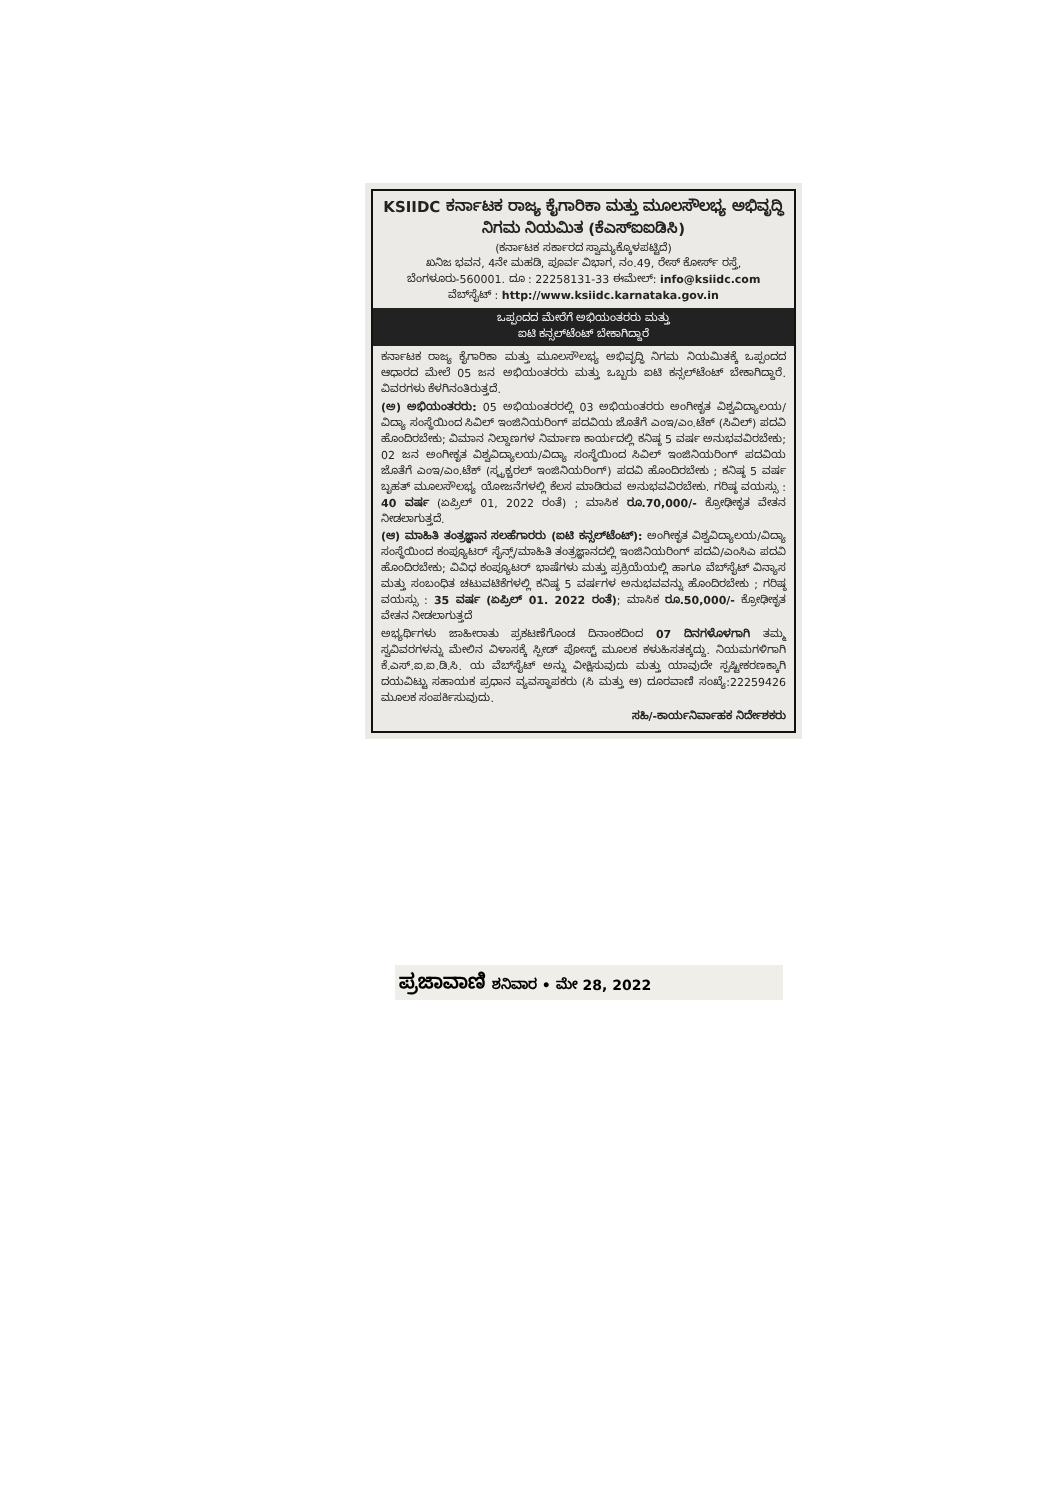KSIIDC ಕರ್ನಾಟಕ ರಾಜ್ಯ ಕೈಗಾರಿಕಾ ಮತ್ತು ಮೂಲಸೌಲಭ್ಯ ಅಭಿವೃದ್ಧಿ ನಿಗಮ ನಿಯಮಿತ (ಕೆಎಸ್‌ಐಐಡಿಸಿ)
(ಕರ್ನಾಟಕ ಸರ್ಕಾರದ ಸ್ವಾಮ್ಯಕ್ಕೊಳಪಟ್ಟಿದೆ)
ಖನಿಜ ಭವನ, 4ನೇ ಮಹಡಿ, ಪೂರ್ವ ವಿಭಾಗ, ನಂ.49, ರೇಸ್ ಕೋರ್ಸ್ ರಸ್ತೆ, ಬೆಂಗಳೂರು-560001. ದೂ : 22258131-33 ಈಮೇಲ್: info@ksiidc.com
ವೆಬ್‌ಸೈಟ್ : http://www.ksiidc.karnataka.gov.in
ಒಪ್ಪಂದದ ಮೇರೆಗೆ ಅಭಿಯಂತರರು ಮತ್ತು
ಐಟಿ ಕನ್ಸಲ್‌ಟೆಂಟ್ ಬೇಕಾಗಿದ್ದಾರೆ
ಕರ್ನಾಟಕ ರಾಜ್ಯ ಕೈಗಾರಿಕಾ ಮತ್ತು ಮೂಲಸೌಲಭ್ಯ ಅಭಿವೃದ್ಧಿ ನಿಗಮ ನಿಯಮಿತಕ್ಕೆ ಒಪ್ಪಂದದ ಆಧಾರದ ಮೇಲೆ 05 ಜನ ಅಭಿಯಂತರರು ಮತ್ತು ಒಬ್ಬರು ಐಟಿ ಕನ್ಸಲ್‌ಟೆಂಟ್ ಬೇಕಾಗಿದ್ದಾರೆ. ವಿವರಗಳು ಕೆಳಗಿನಂತಿರುತ್ತದೆ.
(ಅ) ಅಭಿಯಂತರರು: 05 ಅಭಿಯಂತರರಲ್ಲಿ 03 ಅಭಿಯಂತರರು ಅಂಗೀಕೃತ ವಿಶ್ವವಿದ್ಯಾಲಯ/ವಿದ್ಯಾ ಸಂಸ್ಥೆಯಿಂದ ಸಿವಿಲ್ ಇಂಜಿನಿಯರಿಂಗ್ ಪದವಿಯ ಜೊತೆಗೆ ಎಂಇ/ಎಂ.ಟೆಕ್ (ಸಿವಿಲ್) ಪದವಿ ಹೊಂದಿರಬೇಕು; ವಿಮಾನ ನಿಲ್ದಾಣಗಳ ನಿರ್ಮಾಣ ಕಾರ್ಯದಲ್ಲಿ ಕನಿಷ್ಠ 5 ವರ್ಷ ಅನುಭವವಿರಬೇಕು; 02 ಜನ ಅಂಗೀಕೃತ ವಿಶ್ವವಿದ್ಯಾಲಯ/ವಿದ್ಯಾ ಸಂಸ್ಥೆಯಿಂದ ಸಿವಿಲ್ ಇಂಜಿನಿಯರಿಂಗ್ ಪದವಿಯ ಜೊತೆಗೆ ಎಂಇ/ಎಂ.ಟೆಕ್ (ಸ್ಟ್ರಕ್ಚರಲ್ ಇಂಜಿನಿಯರಿಂಗ್) ಪದವಿ ಹೊಂದಿರಬೇಕು ; ಕನಿಷ್ಠ 5 ವರ್ಷ ಬೃಹತ್ ಮೂಲಸೌಲಭ್ಯ ಯೋಜನೆಗಳಲ್ಲಿ ಕೆಲಸ ಮಾಡಿರುವ ಅನುಭವವಿರಬೇಕು. ಗರಿಷ್ಠ ವಯಸ್ಸು : 40 ವರ್ಷ (ಏಪ್ರಿಲ್ 01, 2022 ರಂತೆ) ; ಮಾಸಿಕ ರೂ.70,000/- ಕ್ರೋಢೀಕೃತ ವೇತನ ನೀಡಲಾಗುತ್ತದೆ.
(ಆ) ಮಾಹಿತಿ ತಂತ್ರಜ್ಞಾನ ಸಲಹೆಗಾರರು (ಐಟಿ ಕನ್ಸಲ್‌ಟೆಂಟ್): ಅಂಗೀಕೃತ ವಿಶ್ವವಿದ್ಯಾಲಯ/ವಿದ್ಯಾ ಸಂಸ್ಥೆಯಿಂದ ಕಂಪ್ಯೂಟರ್ ಸೈನ್ಸ್/ಮಾಹಿತಿ ತಂತ್ರಜ್ಞಾನದಲ್ಲಿ ಇಂಜಿನಿಯರಿಂಗ್ ಪದವಿ/ಎಂಸಿಎ ಪದವಿ ಹೊಂದಿರಬೇಕು; ವಿವಿಧ ಕಂಪ್ಯೂಟರ್ ಭಾಷೆಗಳು ಮತ್ತು ಪ್ರಕ್ರಿಯೆಯಲ್ಲಿ ಹಾಗೂ ವೆಬ್‌ಸೈಟ್ ವಿನ್ಯಾಸ ಮತ್ತು ಸಂಬಂಧಿತ ಚಟುವಟಿಕೆಗಳಲ್ಲಿ ಕನಿಷ್ಠ 5 ವರ್ಷಗಳ ಅನುಭವವನ್ನು ಹೊಂದಿರಬೇಕು ; ಗರಿಷ್ಠ ವಯಸ್ಸು : 35 ವರ್ಷ (ಏಪ್ರಿಲ್ 01. 2022 ರಂತೆ); ಮಾಸಿಕ ರೂ.50,000/- ಕ್ರೋಢೀಕೃತ ವೇತನ ನೀಡಲಾಗುತ್ತದೆ
ಅಭ್ಯರ್ಥಿಗಳು ಜಾಹೀರಾತು ಪ್ರಕಟಣೆಗೊಂಡ ದಿನಾಂಕದಿಂದ 07 ದಿನಗಳೊಳಗಾಗಿ ತಮ್ಮ ಸ್ವವಿವರಗಳನ್ನು ಮೇಲಿನ ವಿಳಾಸಕ್ಕೆ ಸ್ಪೀಡ್ ಪೋಸ್ಟ್ ಮೂಲಕ ಕಳುಹಿಸತಕ್ಕದ್ದು. ನಿಯಮಗಳಿಗಾಗಿ ಕೆ.ಎಸ್.ಐ.ಐ.ಡಿ.ಸಿ. ಯ ವೆಬ್‌ಸೈಟ್ ಅನ್ನು ವೀಕ್ಷಿಸುವುದು ಮತ್ತು ಯಾವುದೇ ಸ್ಪಷ್ಟೀಕರಣಕ್ಕಾಗಿ ದಯವಿಟ್ಟು ಸಹಾಯಕ ಪ್ರಧಾನ ವ್ಯವಸ್ಥಾಪಕರು (ಸಿ ಮತ್ತು ಆ) ದೂರವಾಣಿ ಸಂಖ್ಯೆ:22259426 ಮೂಲಕ ಸಂಪರ್ಕಿಸುವುದು.
ಸಹಿ/-ಕಾರ್ಯನಿರ್ವಾಹಕ ನಿರ್ದೇಶಕರು
ಪ್ರಜಾವಾಣಿ ಶನಿವಾರ • ಮೇ 28, 2022